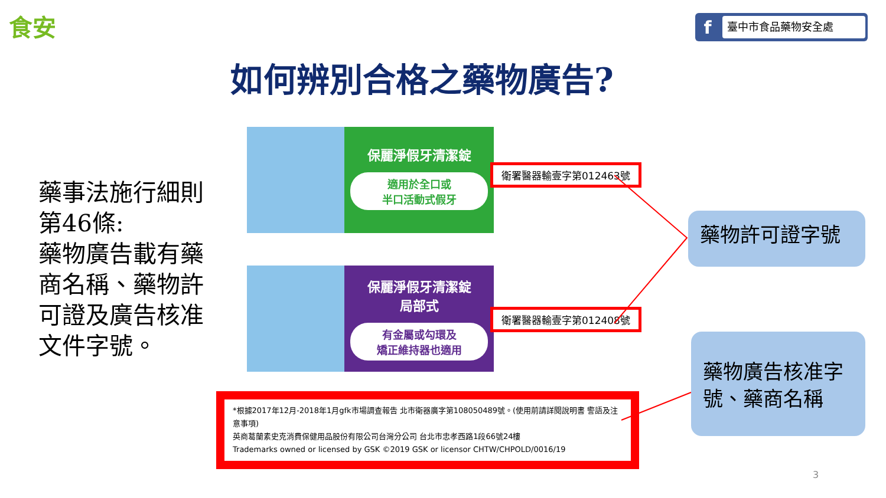食安 f 臺中市食品藥物安全處
如何辨別合格之藥物廣告?
藥事法施行細則第46條:
藥物廣告載有藥商名稱、藥物許可證及廣告核准文件字號。
保麗淨假牙清潔錠
適用於全口或
半口活動式假牙
保麗淨假牙清潔錠
局部式
有金屬或勾環及
矯正維持器也適用
衛署醫器輸壹字第012463號
衛署醫器輸壹字第012408號
藥物許可證字號
藥物廣告核准字號、藥商名稱
*根據2017年12月-2018年1月gfk市場調查報告 北市衛器廣字第108050489號。(使用前請詳閱說明書 警語及注意事項)
英商葛蘭素史克消費保健用品股份有限公司台灣分公司 台北市忠孝西路1段66號24樓
Trademarks owned or licensed by GSK ©2019 GSK or licensor CHTW/CHPOLD/0016/19
3